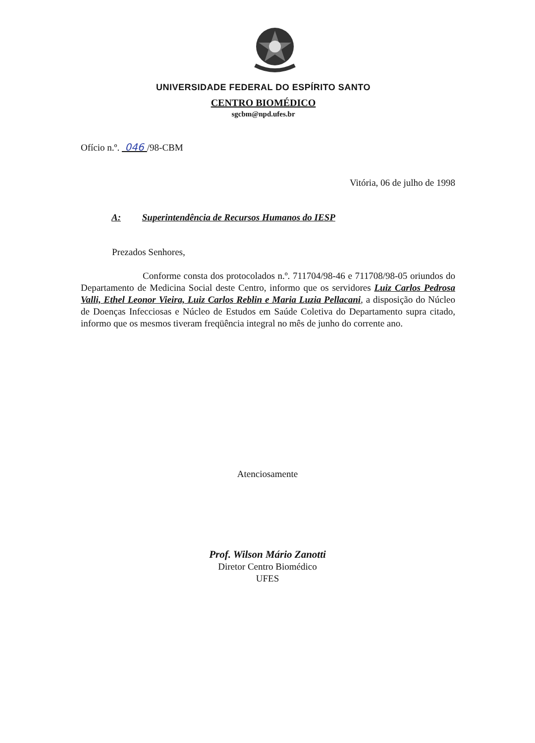UNIVERSIDADE FEDERAL DO ESPÍRITO SANTO
CENTRO BIOMÉDICO
sgcbm@npd.ufes.br
Ofício n.º. 046 /98-CBM
Vitória, 06 de julho de 1998
A: Superintendência de Recursos Humanos do IESP
Prezados Senhores,
Conforme consta dos protocolados n.º. 711704/98-46 e 711708/98-05 oriundos do Departamento de Medicina Social deste Centro, informo que os servidores Luiz Carlos Pedrosa Valli, Ethel Leonor Vieira, Luiz Carlos Reblin e Maria Luzia Pellacani, a disposição do Núcleo de Doenças Infecciosas e Núcleo de Estudos em Saúde Coletiva do Departamento supra citado, informo que os mesmos tiveram freqüência integral no mês de junho do corrente ano.
Atenciosamente
Prof. Wilson Mário Zanotti
Diretor Centro Biomédico
UFES